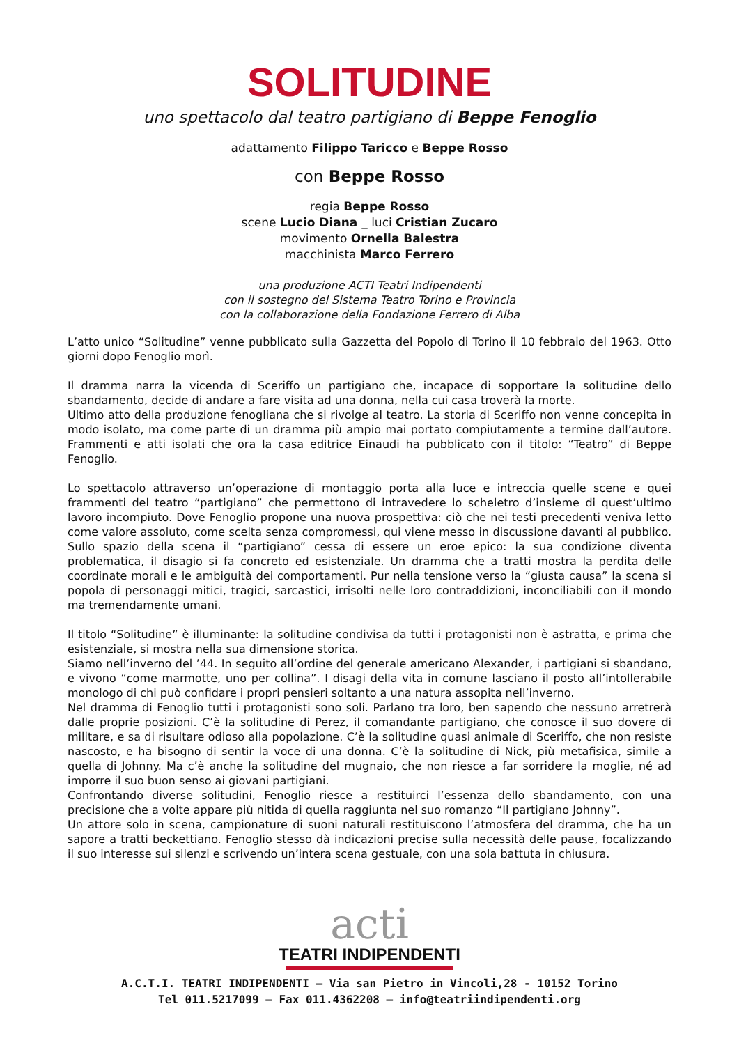SOLITUDINE
uno spettacolo dal teatro partigiano di Beppe Fenoglio
adattamento Filippo Taricco e Beppe Rosso
con Beppe Rosso
regia Beppe Rosso
scene Lucio Diana _ luci Cristian Zucaro
movimento Ornella Balestra
macchinista Marco Ferrero
una produzione ACTI Teatri Indipendenti
con il sostegno del Sistema Teatro Torino e Provincia
con la collaborazione della Fondazione Ferrero di Alba
L’atto unico “Solitudine” venne pubblicato sulla Gazzetta del Popolo di Torino il 10 febbraio del 1963. Otto giorni dopo Fenoglio morì.
Il dramma narra la vicenda di Sceriffo un partigiano che, incapace di sopportare la solitudine dello sbandamento, decide di andare a fare visita ad una donna, nella cui casa troverà la morte.
Ultimo atto della produzione fenogliana che si rivolge al teatro. La storia di Sceriffo non venne concepita in modo isolato, ma come parte di un dramma più ampio mai portato compiutamente a termine dall’autore. Frammenti e atti isolati che ora la casa editrice Einaudi ha pubblicato con il titolo: “Teatro” di Beppe Fenoglio.
Lo spettacolo attraverso un’operazione di montaggio porta alla luce e intreccia quelle scene e quei frammenti del teatro “partigiano” che permettono di intravedere lo scheletro d’insieme di quest’ultimo lavoro incompiuto. Dove Fenoglio propone una nuova prospettiva: ciò che nei testi precedenti veniva letto come valore assoluto, come scelta senza compromessi, qui viene messo in discussione davanti al pubblico. Sullo spazio della scena il “partigiano” cessa di essere un eroe epico: la sua condizione diventa problematica, il disagio si fa concreto ed esistenziale. Un dramma che a tratti mostra la perdita delle coordinate morali e le ambiguità dei comportamenti. Pur nella tensione verso la “giusta causa” la scena si popola di personaggi mitici, tragici, sarcastici, irrisolti nelle loro contraddizioni, inconciliabili con il mondo ma tremendamente umani.
Il titolo “Solitudine” è illuminante: la solitudine condivisa da tutti i protagonisti non è astratta, e prima che esistenziale, si mostra nella sua dimensione storica.
Siamo nell’inverno del ’44. In seguito all’ordine del generale americano Alexander, i partigiani si sbandano, e vivono “come marmotte, uno per collina”. I disagi della vita in comune lasciano il posto all’intollerabile monologo di chi può confidare i propri pensieri soltanto a una natura assopita nell’inverno.
Nel dramma di Fenoglio tutti i protagonisti sono soli. Parlano tra loro, ben sapendo che nessuno arretrerà dalle proprie posizioni. C’è la solitudine di Perez, il comandante partigiano, che conosce il suo dovere di militare, e sa di risultare odioso alla popolazione. C’è la solitudine quasi animale di Sceriffo, che non resiste nascosto, e ha bisogno di sentir la voce di una donna. C’è la solitudine di Nick, più metafisica, simile a quella di Johnny. Ma c’è anche la solitudine del mugnaio, che non riesce a far sorridere la moglie, né ad imporre il suo buon senso ai giovani partigiani.
Confrontando diverse solitudini, Fenoglio riesce a restituirci l’essenza dello sbandamento, con una precisione che a volte appare più nitida di quella raggiunta nel suo romanzo “Il partigiano Johnny”.
Un attore solo in scena, campionature di suoni naturali restituiscono l’atmosfera del dramma, che ha un sapore a tratti beckettiano. Fenoglio stesso dà indicazioni precise sulla necessità delle pause, focalizzando il suo interesse sui silenzi e scrivendo un’intera scena gestuale, con una sola battuta in chiusura.
acti
TEATRI INDIPENDENTI
A.C.T.I. TEATRI INDIPENDENTI – Via san Pietro in Vincoli,28 - 10152 Torino
Tel 011.5217099 – Fax 011.4362208 – info@teatriindipendenti.org